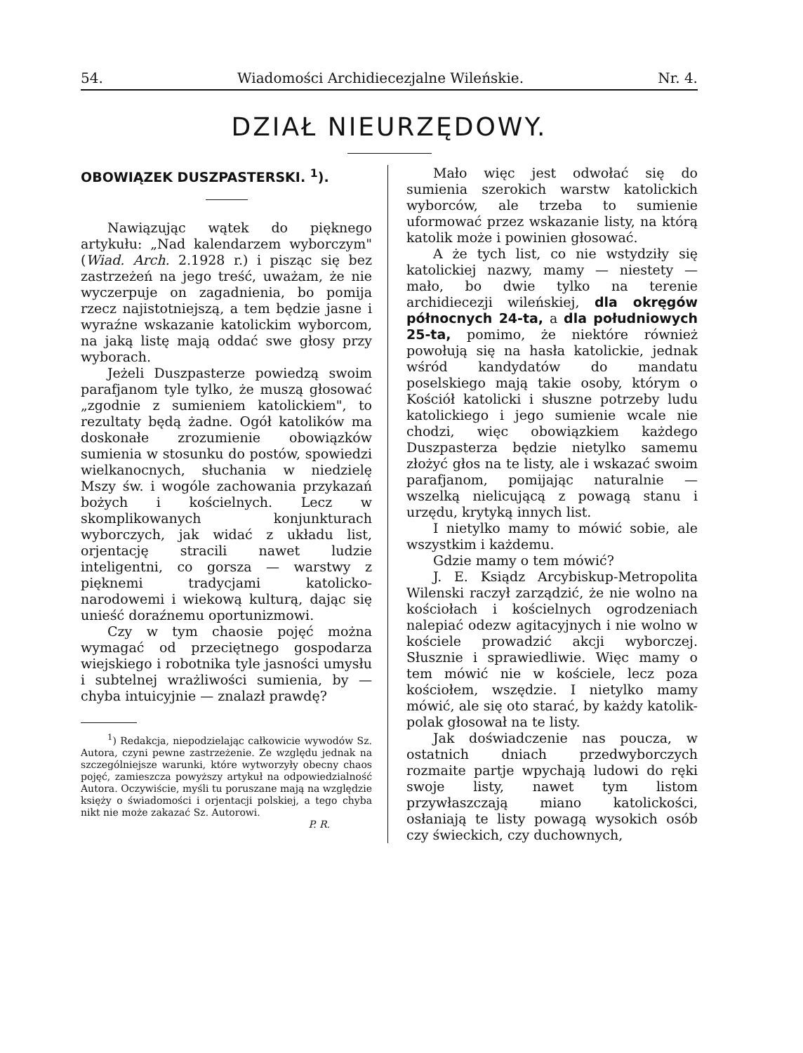54. Wiadomości Archidiecezjalne Wileńskie. Nr. 4.
DZIAŁ NIEURZĘDOWY.
OBOWIĄZEK DUSZPASTERSKI. <sup>1</sup>).
Nawiązując wątek do pięknego artykułu: „Nad kalendarzem wyborczym" (Wiad. Arch. 2.1928 r.) i pisząc się bez zastrzeżeń na jego treść, uważam, że nie wyczerpuje on zagadnienia, bo pomija rzecz najistotniejszą, a tem będzie jasne i wyraźne wskazanie katolickim wyborcom, na jaką listę mają oddać swe głosy przy wyborach.
Jeżeli Duszpasterze powiedzą swoim parafjanom tyle tylko, że muszą głosować „zgodnie z sumieniem katolickiem", to rezultaty będą żadne. Ogół katolików ma doskonałe zrozumienie obowiązków sumienia w stosunku do postów, spowiedzi wielkanocnych, słuchania w niedzielę Mszy św. i wogóle zachowania przykazań bożych i kościelnych. Lecz w skomplikowanych konjunkturach wyborczych, jak widać z układu list, orjentację stracili nawet ludzie inteligentni, co gorsza — warstwy z pięknemi tradycjami katolicko-narodowemi i wiekową kulturą, dając się unieść doraźnemu oportunizmowi.
Czy w tym chaosie pojęć można wymagać od przeciętnego gospodarza wiejskiego i robotnika tyle jasności umysłu i subtelnej wrażliwości sumienia, by — chyba intuicyjnie — znalazł prawdę?
<sup>1</sup>) Redakcja, niepodzielając całkowicie wywodów Sz. Autora, czyni pewne zastrzeżenie. Ze względu jednak na szczególniejsze warunki, które wytworzyły obecny chaos pojęć, zamieszcza powyższy artykuł na odpowiedzialność Autora. Oczywiście, myśli tu poruszane mają na względzie księży o świadomości i orjentacji polskiej, a tego chyba nikt nie może zakazać Sz. Autorowi.
P. R.
Mało więc jest odwołać się do sumienia szerokich warstw katolickich wyborców, ale trzeba to sumienie uformować przez wskazanie listy, na którą katolik może i powinien głosować.
A że tych list, co nie wstydziły się katolickiej nazwy, mamy — niestety — mało, bo dwie tylko na terenie archidiecezji wileńskiej, dla okręgów północnych 24-ta, a dla południowych 25-ta, pomimo, że niektóre również powołują się na hasła katolickie, jednak wśród kandydatów do mandatu poselskiego mają takie osoby, którym o Kościół katolicki i słuszne potrzeby ludu katolickiego i jego sumienie wcale nie chodzi, więc obowiązkiem każdego Duszpasterza będzie nietylko samemu złożyć głos na te listy, ale i wskazać swoim parafjanom, pomijając naturalnie — wszelką nielicującą z powagą stanu i urzędu, krytyką innych list.
I nietylko mamy to mówić sobie, ale wszystkim i każdemu.
Gdzie mamy o tem mówić?
J. E. Ksiądz Arcybiskup-Metropolita Wilenski raczył zarządzić, że nie wolno na kościołach i kościelnych ogrodzeniach nalepiać odezw agitacyjnych i nie wolno w kościele prowadzić akcji wyborczej. Słusznie i sprawiedliwie. Więc mamy o tem mówić nie w kościele, lecz poza kościołem, wszędzie. I nietylko mamy mówić, ale się oto starać, by każdy katolik-polak głosował na te listy.
Jak doświadczenie nas poucza, w ostatnich dniach przedwyborczych rozmaite partje wpychają ludowi do ręki swoje listy, nawet tym listom przywłaszczają miano katolickości, osłaniają te listy powagą wysokich osób czy świeckich, czy duchownych,